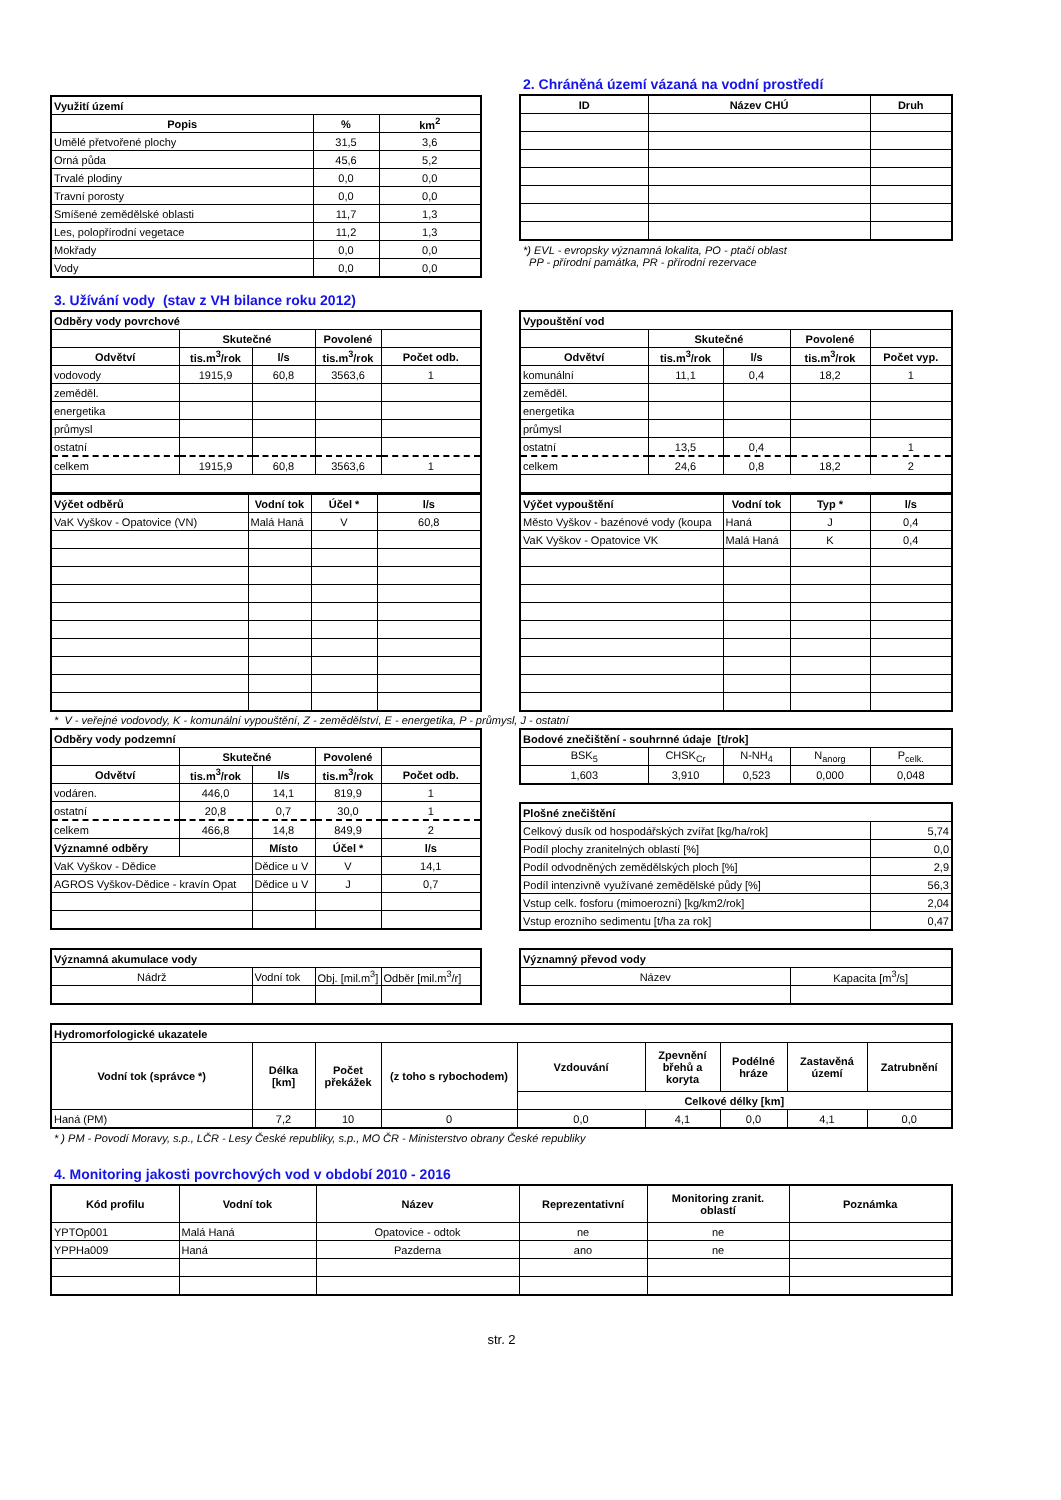| Využití území | | |
| Popis | % | km<sup>2</sup> |
| Umělé přetvořené plochy | 31,5 | 3,6 |
| Orná půda | 45,6 | 5,2 |
| Trvalé plodiny | 0,0 | 0,0 |
| Travní porosty | 0,0 | 0,0 |
| Smíšené zemědělské oblasti | 11,7 | 1,3 |
| Les, polopřírodní vegetace | 11,2 | 1,3 |
| Mokřady | 0,0 | 0,0 |
| Vody | 0,0 | 0,0 |
2. Chráněná území vázaná na vodní prostředí
| ID | Název CHÚ | Druh |
| --- | --- | --- |
*) EVL - evropsky významná lokalita, PO - ptačí oblast
PP - přírodní památka, PR - přírodní rezervace
3. Užívání vody (stav z VH bilance roku 2012)
| Odběry vody povrchové | | | | |
| | Skutečné | | Povolené | |
| Odvětví | tis.m<sup>3</sup>/rok | l/s | tis.m<sup>3</sup>/rok | Počet odb. |
| vodovody | 1915,9 | 60,8 | 3563,6 | 1 |
| zeměděl. | | | | |
| energetika | | | | |
| průmysl | | | | |
| ostatní | | | | |
| celkem | 1915,9 | 60,8 | 3563,6 | 1 |
| Výčet odběrů | Vodní tok | Účel * | l/s |
| VaK Vyškov - Opatovice (VN) | Malá Haná | V | 60,8 |
| Vypouštění vod | | | | |
| | Skutečné | | Povolené | |
| Odvětví | tis.m<sup>3</sup>/rok | l/s | tis.m<sup>3</sup>/rok | Počet vyp. |
| komunální | 11,1 | 0,4 | 18,2 | 1 |
| zeměděl. | | | | |
| energetika | | | | |
| průmysl | | | | |
| ostatní | 13,5 | 0,4 | | 1 |
| celkem | 24,6 | 0,8 | 18,2 | 2 |
| Výčet vypouštění | Vodní tok | Typ * | l/s |
| Město Vyškov - bazénové vody (koupa | Haná | J | 0,4 |
| VaK Vyškov - Opatovice VK | Malá Haná | K | 0,4 |
* V - veřejné vodovody, K - komunální vypouštění, Z - zemědělství, E - energetika, P - průmysl, J - ostatní
| Odběry vody podzemní | | | | |
| | Skutečné | | Povolené | |
| Odvětví | tis.m<sup>3</sup>/rok | l/s | tis.m<sup>3</sup>/rok | Počet odb. |
| vodáren. | 446,0 | 14,1 | 819,9 | 1 |
| ostatní | 20,8 | 0,7 | 30,0 | 1 |
| celkem | 466,8 | 14,8 | 849,9 | 2 |
| Významné odběry | | Místo | Účel * | l/s |
| VaK Vyškov - Dědice | | Dědice u V | V | 14,1 |
| AGROS Vyškov-Dědice - kravín Opat | | Dědice u V | J | 0,7 |
| Bodové znečištění - souhrnné údaje [t/rok] | | | | |
| BSK<sub>5</sub> | CHSK<sub>Cr</sub> | N-NH<sub>4</sub> | N<sub>anorg</sub> | P<sub>celk.</sub> |
| 1,603 | 3,910 | 0,523 | 0,000 | 0,048 |
| Plošné znečištění | |
| Celkový dusík od hospodářských zvířat [kg/ha/rok] | 5,74 |
| Podíl plochy zranitelných oblastí [%] | 0,0 |
| Podíl odvodněných zemědělských ploch [%] | 2,9 |
| Podíl intenzivně využívané zemědělské půdy [%] | 56,3 |
| Vstup celk. fosforu (mimoerozní) [kg/km2/rok] | 2,04 |
| Vstup erozního sedimentu [t/ha za rok] | 0,47 |
| Významná akumulace vody | | | |
| Nádrž | Vodní tok | Obj. [mil.m<sup>3</sup>] | Odběr [mil.m<sup>3</sup>/r] |
| Významný převod vody | |
| Název | Kapacita [m<sup>3</sup>/s] |
| Hydromorfologické ukazatele | | | | | | | | |
| Vodní tok (správce *) | Délka [km] | Počet překážek | (z toho s rybochodem) | Vzdouvání | Zpevnění břehů a koryta | Podélné hráze | Zastavěná území | Zatrubnění |
| | | | | Celkové délky [km] | | | | |
| Haná (PM) | 7,2 | 10 | 0 | 0,0 | 4,1 | 0,0 | 4,1 | 0,0 |
* ) PM - Povodí Moravy, s.p., LČR - Lesy České republiky, s.p., MO ČR - Ministerstvo obrany České republiky
4. Monitoring jakosti povrchových vod v období 2010 - 2016
| Kód profilu | Vodní tok | Název | Reprezentativní | Monitoring zranit. oblastí | Poznámka |
| --- | --- | --- | --- | --- | --- |
| YPTOp001 | Malá Haná | Opatovice - odtok | ne | ne | |
| YPPHa009 | Haná | Pazderna | ano | ne | |
str. 2